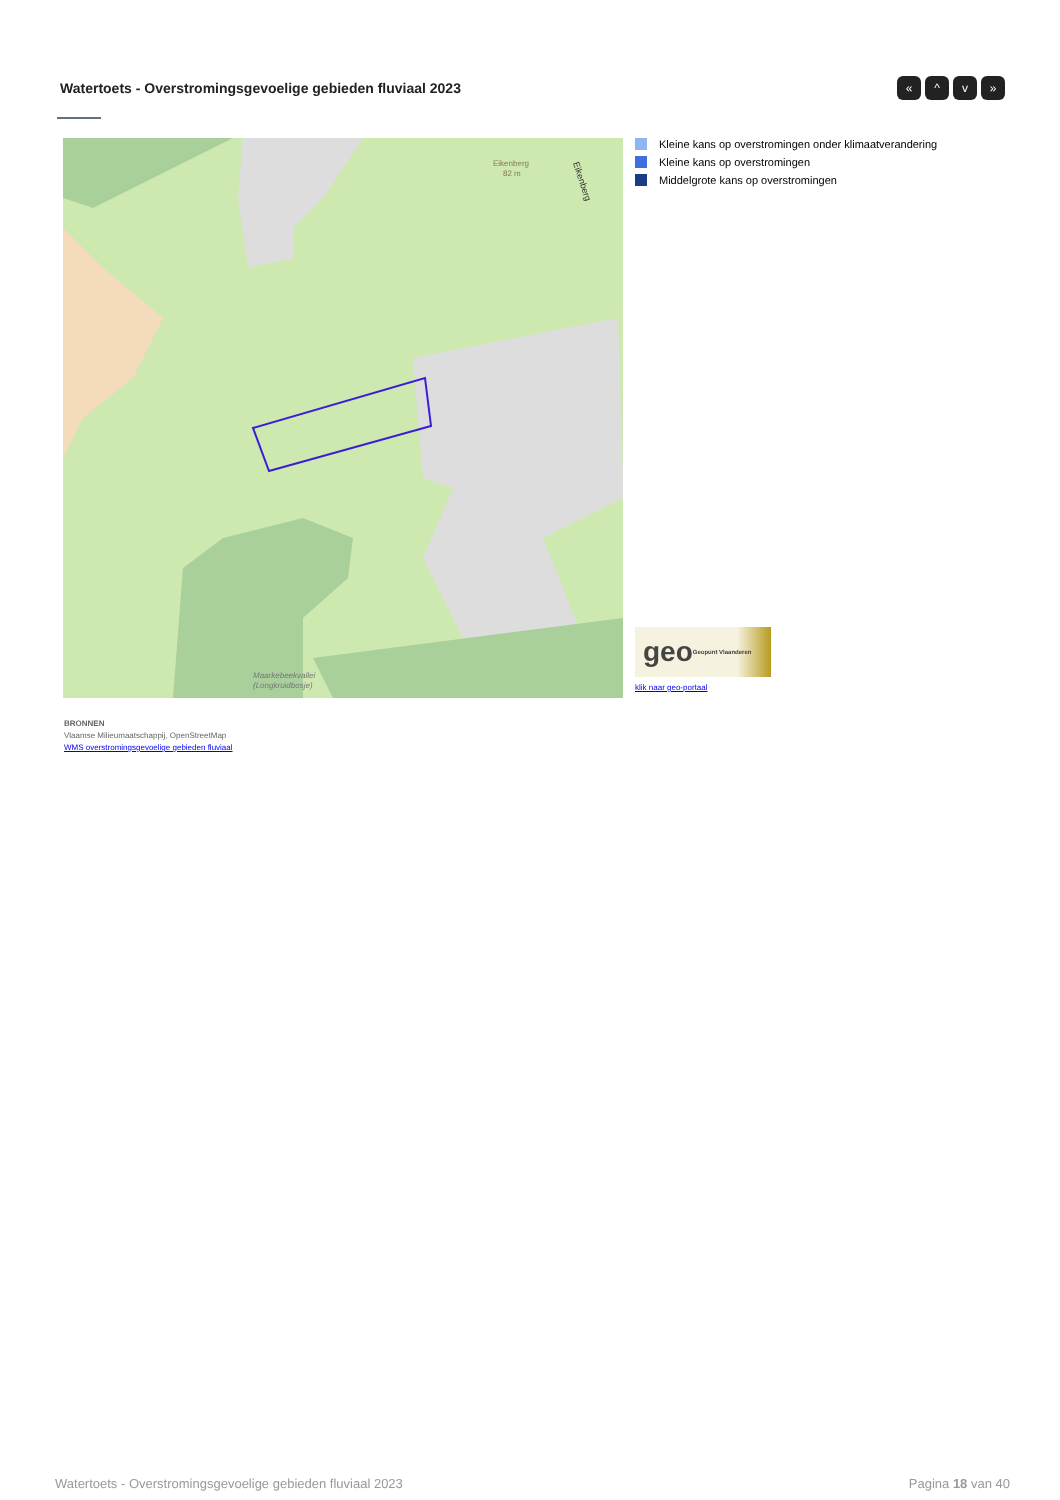Watertoets - Overstromingsgevoelige gebieden fluviaal 2023
« ^ v »
Eikenberg
82 m
Maarkebeekvallei
(Longkruidbosje)
Eikenberg
Kleine kans op overstromingen onder klimaatverandering
Kleine kans op overstromingen
Middelgrote kans op overstromingen
geo Geopunt Vlaanderen
klik naar geo-portaal
BRONNEN
Vlaamse Milieumaatschappij, OpenStreetMap
WMS overstromingsgevoelige gebieden fluviaal
Watertoets - Overstromingsgevoelige gebieden fluviaal 2023 Pagina 18 van 40